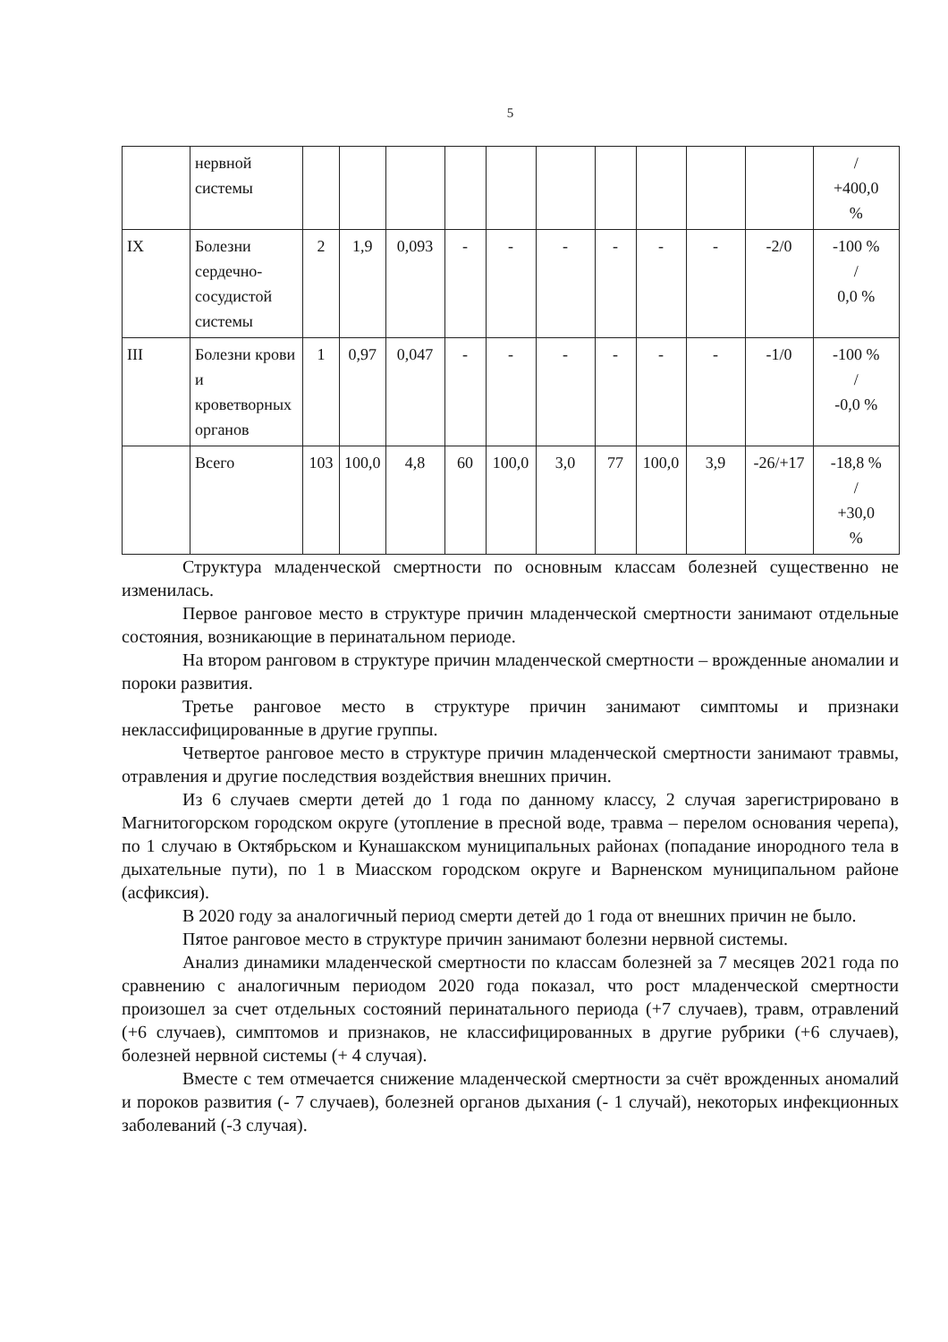5
| | нервной системы | | | | | | | | | | | / +400,0 % |
| IX | Болезни сердечно-сосудистой системы | 2 | 1,9 | 0,093 | - | - | - | - | - | - | -2/0 | -100 % / 0,0 % |
| III | Болезни крови и кроветворных органов | 1 | 0,97 | 0,047 | - | - | - | - | - | - | -1/0 | -100 % / -0,0 % |
| | Всего | 103 | 100,0 | 4,8 | 60 | 100,0 | 3,0 | 77 | 100,0 | 3,9 | -26/+17 | -18,8 % / +30,0 % |
Структура младенческой смертности по основным классам болезней существенно не изменилась.
Первое ранговое место в структуре причин младенческой смертности занимают отдельные состояния, возникающие в перинатальном периоде.
На втором ранговом в структуре причин младенческой смертности – врожденные аномалии и пороки развития.
Третье ранговое место в структуре причин занимают симптомы и признаки неклассифицированные в другие группы.
Четвертое ранговое место в структуре причин младенческой смертности занимают травмы, отравления и другие последствия воздействия внешних причин.
Из 6 случаев смерти детей до 1 года по данному классу, 2 случая зарегистрировано в Магнитогорском городском округе (утопление в пресной воде, травма – перелом основания черепа), по 1 случаю в Октябрьском и Кунашакском муниципальных районах (попадание инородного тела в дыхательные пути), по 1 в Миасском городском округе и Варненском муниципальном районе (асфиксия).
В 2020 году за аналогичный период смерти детей до 1 года от внешних причин не было.
Пятое ранговое место в структуре причин занимают болезни нервной системы.
Анализ динамики младенческой смертности по классам болезней за 7 месяцев 2021 года по сравнению с аналогичным периодом 2020 года показал, что рост младенческой смертности произошел за счет отдельных состояний перинатального периода (+7 случаев), травм, отравлений (+6 случаев), симптомов и признаков, не классифицированных в другие рубрики (+6 случаев), болезней нервной системы (+ 4 случая).
Вместе с тем отмечается снижение младенческой смертности за счёт врожденных аномалий и пороков развития (- 7 случаев), болезней органов дыхания (- 1 случай), некоторых инфекционных заболеваний (-3 случая).